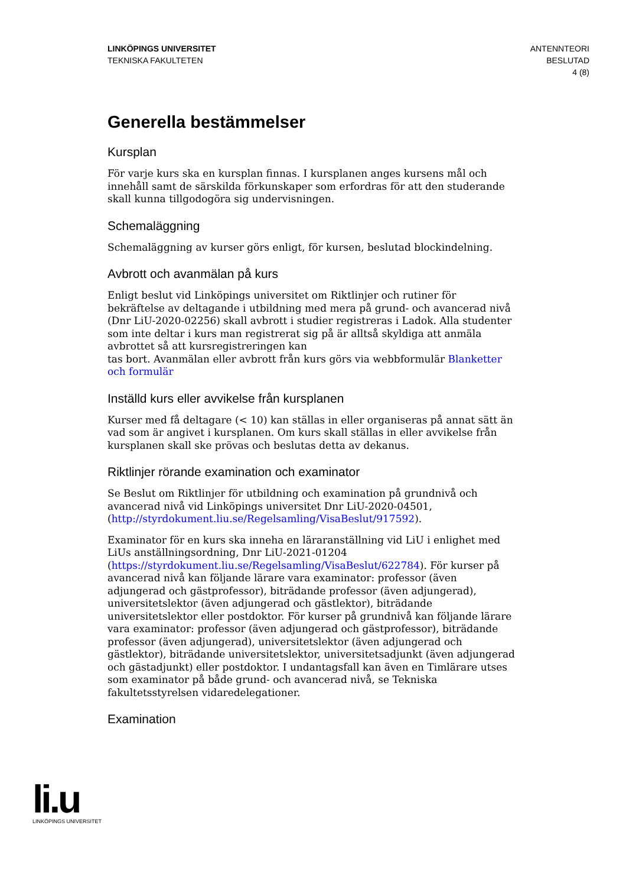LINKÖPINGS UNIVERSITET
TEKNISKA FAKULTETEN
ANTENNTEORI
BESLUTAD
4 (8)
Generella bestämmelser
Kursplan
För varje kurs ska en kursplan finnas. I kursplanen anges kursens mål och innehåll samt de särskilda förkunskaper som erfordras för att den studerande skall kunna tillgodogöra sig undervisningen.
Schemaläggning
Schemaläggning av kurser görs enligt, för kursen, beslutad blockindelning.
Avbrott och avanmälan på kurs
Enligt beslut vid Linköpings universitet om Riktlinjer och rutiner för bekräftelse av deltagande i utbildning med mera på grund- och avancerad nivå (Dnr LiU-2020-02256) skall avbrott i studier registreras i Ladok. Alla studenter som inte deltar i kurs man registrerat sig på är alltså skyldiga att anmäla avbrottet så att kursregistreringen kan
tas bort. Avanmälan eller avbrott från kurs görs via webbformulär Blanketter och formulär
Inställd kurs eller avvikelse från kursplanen
Kurser med få deltagare (< 10) kan ställas in eller organiseras på annat sätt än vad som är angivet i kursplanen. Om kurs skall ställas in eller avvikelse från kursplanen skall ske prövas och beslutas detta av dekanus.
Riktlinjer rörande examination och examinator
Se Beslut om Riktlinjer för utbildning och examination på grundnivå och avancerad nivå vid Linköpings universitet Dnr LiU-2020-04501, (http://styrdokument.liu.se/Regelsamling/VisaBeslut/917592).
Examinator för en kurs ska inneha en läraranställning vid LiU i enlighet med LiUs anställningsordning, Dnr LiU-2021-01204 (https://styrdokument.liu.se/Regelsamling/VisaBeslut/622784). För kurser på avancerad nivå kan följande lärare vara examinator: professor (även adjungerad och gästprofessor), biträdande professor (även adjungerad), universitetslektor (även adjungerad och gästlektor), biträdande universitetslektor eller postdoktor. För kurser på grundnivå kan följande lärare vara examinator: professor (även adjungerad och gästprofessor), biträdande professor (även adjungerad), universitetslektor (även adjungerad och gästlektor), biträdande universitetslektor, universitetsadjunkt (även adjungerad och gästadjunkt) eller postdoktor. I undantagsfall kan även en Timlärare utses som examinator på både grund- och avancerad nivå, se Tekniska fakultetsstyrelsen vidaredelegationer.
Examination
li.u
LINKÖPINGS UNIVERSITET